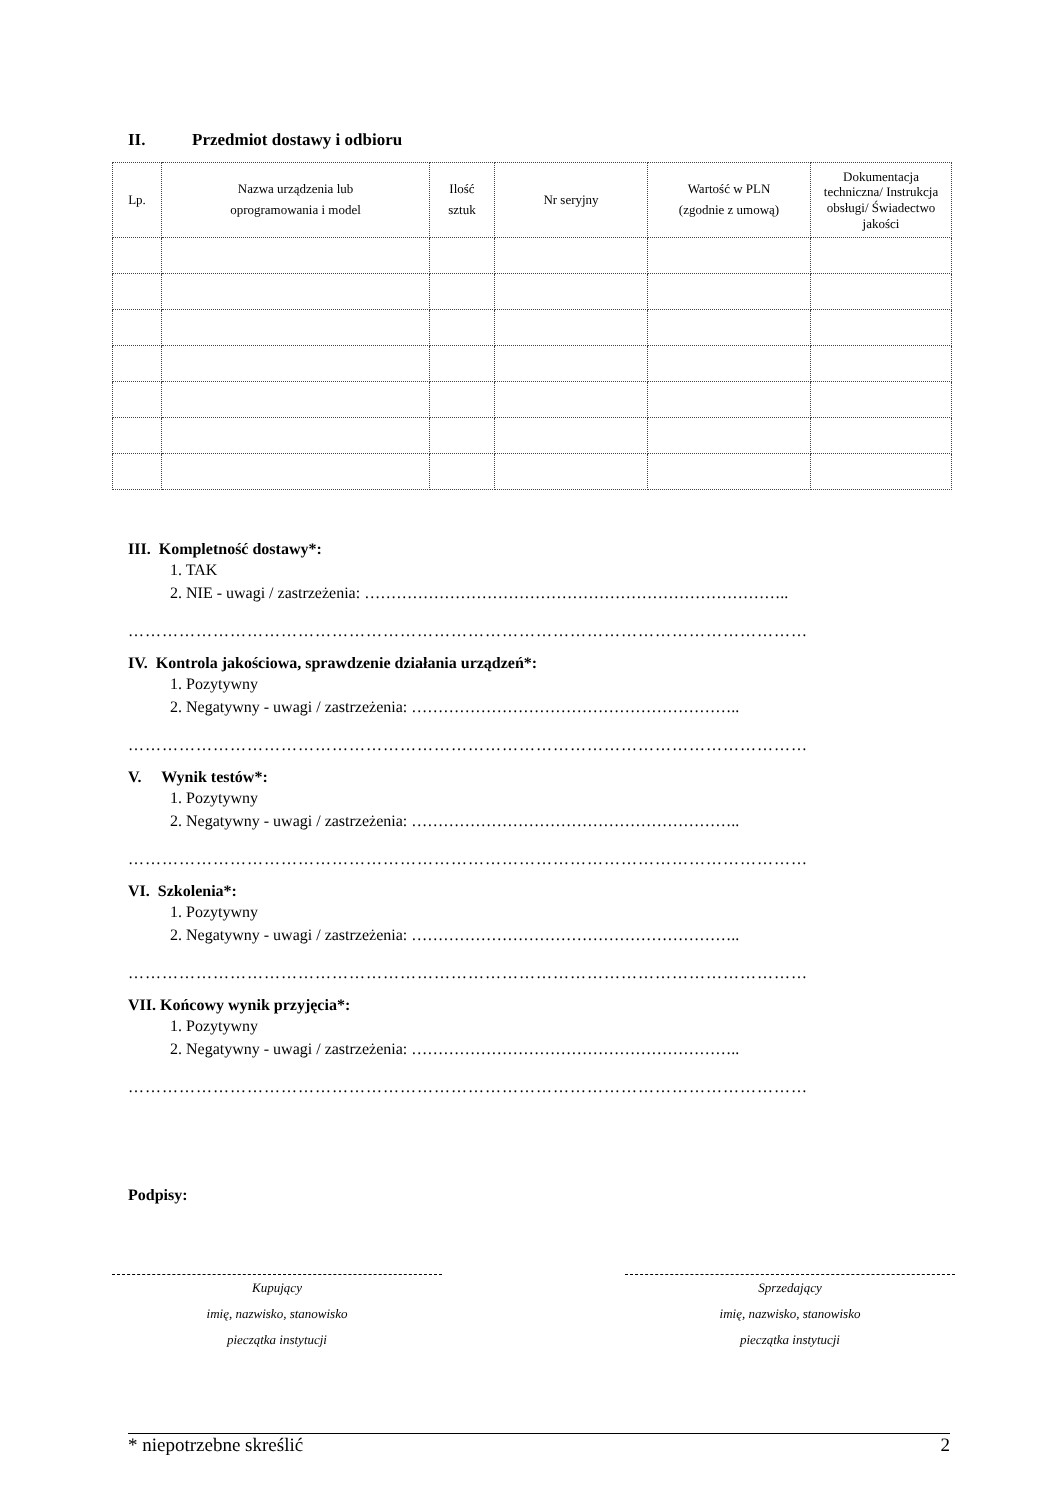II. Przedmiot dostawy i odbioru
| Lp. | Nazwa urządzenia lub oprogramowania i model | Ilość sztuk | Nr seryjny | Wartość w PLN (zgodnie z umową) | Dokumentacja techniczna/ Instrukcja obsługi/ Świadectwo jakości |
| --- | --- | --- | --- | --- | --- |
III. Kompletność dostawy*:
1. TAK
2. NIE - uwagi / zastrzeżenia: ……………………………………………………………………..
…………………………………………………………………………………………………………
IV. Kontrola jakościowa, sprawdzenie działania urządzeń*:
1. Pozytywny
2. Negatywny - uwagi / zastrzeżenia: ……………………………………………………..
…………………………………………………………………………………………………………
V. Wynik testów*:
1. Pozytywny
2. Negatywny - uwagi / zastrzeżenia: ……………………………………………………..
…………………………………………………………………………………………………………
VI. Szkolenia*:
1. Pozytywny
2. Negatywny - uwagi / zastrzeżenia: ……………………………………………………..
…………………………………………………………………………………………………………
VII. Końcowy wynik przyjęcia*:
1. Pozytywny
2. Negatywny - uwagi / zastrzeżenia: ……………………………………………………..
…………………………………………………………………………………………………………
Podpisy:
Kupujący
imię, nazwisko, stanowisko
pieczątka instytucji
Sprzedający
imię, nazwisko, stanowisko
pieczątka instytucji
* niepotrzebne skreślić 2